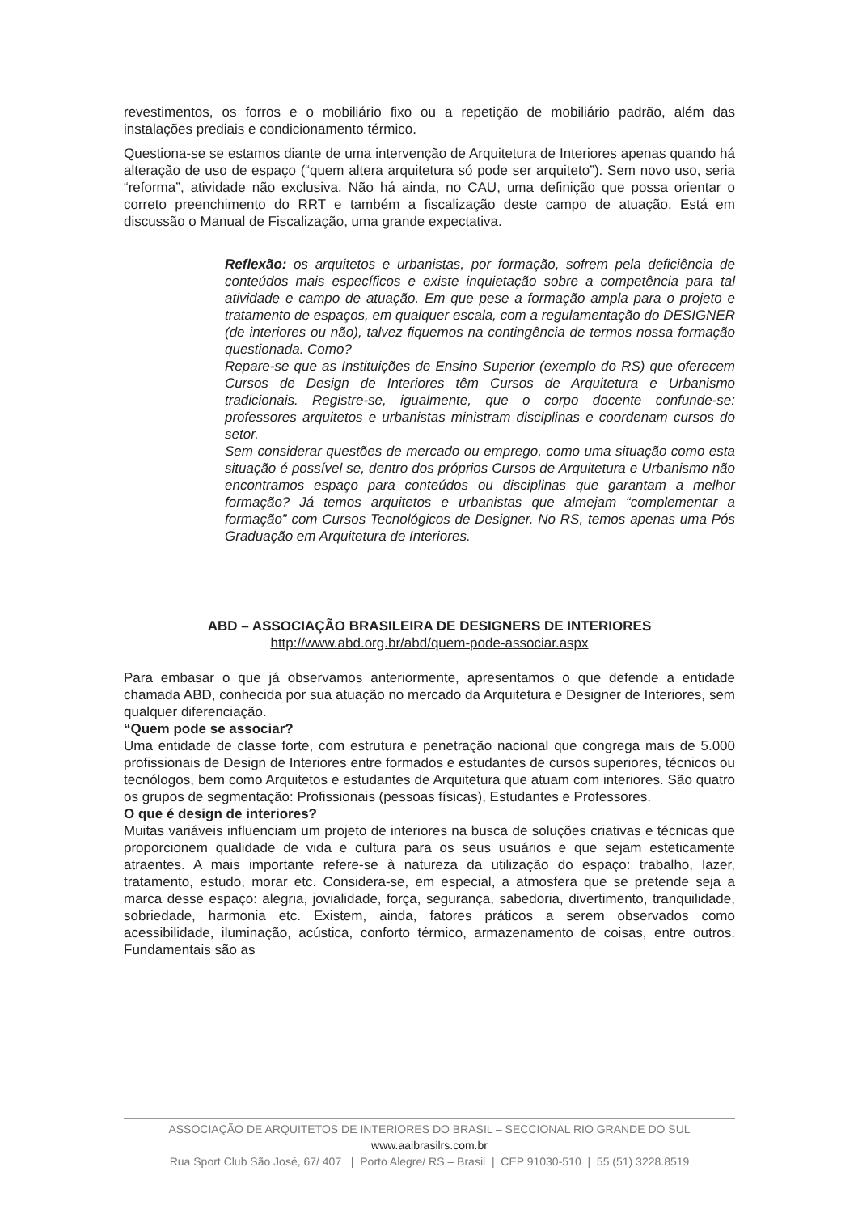revestimentos, os forros e o mobiliário fixo ou a repetição de mobiliário padrão, além das instalações prediais e condicionamento térmico.
Questiona-se se estamos diante de uma intervenção de Arquitetura de Interiores apenas quando há alteração de uso de espaço (“quem altera arquitetura só pode ser arquiteto”). Sem novo uso, seria “reforma”, atividade não exclusiva. Não há ainda, no CAU, uma definição que possa orientar o correto preenchimento do RRT e também a fiscalização deste campo de atuação. Está em discussão o Manual de Fiscalização, uma grande expectativa.
Reflexão: os arquitetos e urbanistas, por formação, sofrem pela deficiência de conteúdos mais específicos e existe inquietação sobre a competência para tal atividade e campo de atuação. Em que pese a formação ampla para o projeto e tratamento de espaços, em qualquer escala, com a regulamentação do DESIGNER (de interiores ou não), talvez fiquemos na contingência de termos nossa formação questionada. Como?
Repare-se que as Instituições de Ensino Superior (exemplo do RS) que oferecem Cursos de Design de Interiores têm Cursos de Arquitetura e Urbanismo tradicionais. Registre-se, igualmente, que o corpo docente confunde-se: professores arquitetos e urbanistas ministram disciplinas e coordenam cursos do setor.
Sem considerar questões de mercado ou emprego, como uma situação como esta situação é possível se, dentro dos próprios Cursos de Arquitetura e Urbanismo não encontramos espaço para conteúdos ou disciplinas que garantam a melhor formação? Já temos arquitetos e urbanistas que almejam “complementar a formação” com Cursos Tecnológicos de Designer. No RS, temos apenas uma Pós Graduação em Arquitetura de Interiores.
ABD – ASSOCIAÇÃO BRASILEIRA DE DESIGNERS DE INTERIORES
http://www.abd.org.br/abd/quem-pode-associar.aspx
Para embasar o que já observamos anteriormente, apresentamos o que defende a entidade chamada ABD, conhecida por sua atuação no mercado da Arquitetura e Designer de Interiores, sem qualquer diferenciação.
“Quem pode se associar?
Uma entidade de classe forte, com estrutura e penetração nacional que congrega mais de 5.000 profissionais de Design de Interiores entre formados e estudantes de cursos superiores, técnicos ou tecnólogos, bem como Arquitetos e estudantes de Arquitetura que atuam com interiores. São quatro os grupos de segmentação: Profissionais (pessoas físicas), Estudantes e Professores.
O que é design de interiores?
Muitas variáveis influenciam um projeto de interiores na busca de soluções criativas e técnicas que proporcionem qualidade de vida e cultura para os seus usuários e que sejam esteticamente atraentes. A mais importante refere-se à natureza da utilização do espaço: trabalho, lazer, tratamento, estudo, morar etc. Considera-se, em especial, a atmosfera que se pretende seja a marca desse espaço: alegria, jovialidade, força, segurança, sabedoria, divertimento, tranquilidade, sobriedade, harmonia etc. Existem, ainda, fatores práticos a serem observados como acessibilidade, iluminação, acústica, conforto térmico, armazenamento de coisas, entre outros. Fundamentais são as
ASSOCIAÇÃO DE ARQUITETOS DE INTERIORES DO BRASIL – SECCIONAL RIO GRANDE DO SUL
www.aaibrasilrs.com.br
Rua Sport Club São José, 67/ 407 | Porto Alegre/ RS – Brasil | CEP 91030-510 | 55 (51) 3228.8519